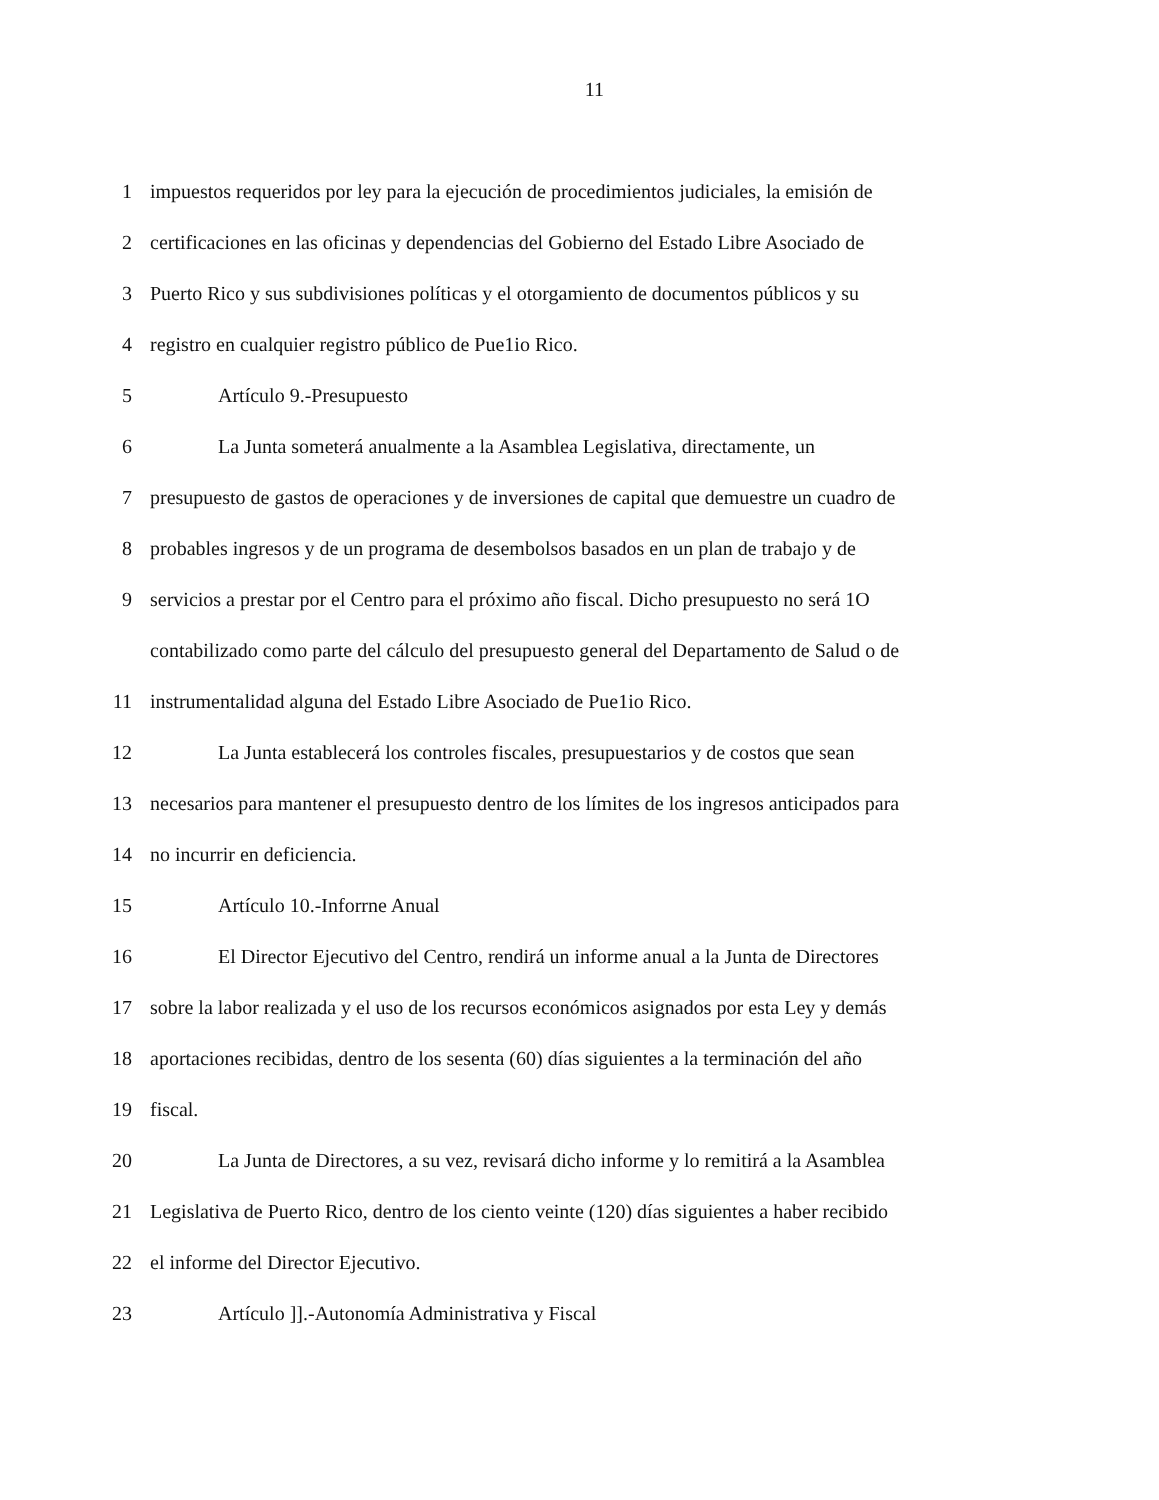11
1 impuestos requeridos por ley para la ejecución de procedimientos judiciales, la emisión de
2 certificaciones en las oficinas y dependencias del Gobierno del Estado Libre Asociado de
3 Puerto Rico y sus subdivisiones políticas y el otorgamiento de documentos públicos y su
4 registro en cualquier registro público de Pue1io Rico.
5 Artículo 9.-Presupuesto
6 La Junta someterá anualmente a la Asamblea Legislativa, directamente, un
7 presupuesto de gastos de operaciones y de inversiones de capital que demuestre un cuadro de
8 probables ingresos y de un programa de desembolsos basados en un plan de trabajo y de
9 servicios a prestar por el Centro para el próximo año fiscal. Dicho presupuesto no será 1O
contabilizado como parte del cálculo del presupuesto general del Departamento de Salud o de
11 instrumentalidad alguna del Estado Libre Asociado de Pue1io Rico.
12 La Junta establecerá los controles fiscales, presupuestarios y de costos que sean
13 necesarios para mantener el presupuesto dentro de los límites de los ingresos anticipados para
14 no incurrir en deficiencia.
15 Artículo 10.-Inforrne Anual
16 El Director Ejecutivo del Centro, rendirá un informe anual a la Junta de Directores
17 sobre la labor realizada y el uso de los recursos económicos asignados por esta Ley y demás
18 aportaciones recibidas, dentro de los sesenta (60) días siguientes a la terminación del año
19 fiscal.
20 La Junta de Directores, a su vez, revisará dicho informe y lo remitirá a la Asamblea
21 Legislativa de Puerto Rico, dentro de los ciento veinte (120) días siguientes a haber recibido
22 el informe del Director Ejecutivo.
23 Artículo ]].-Autonomía Administrativa y Fiscal